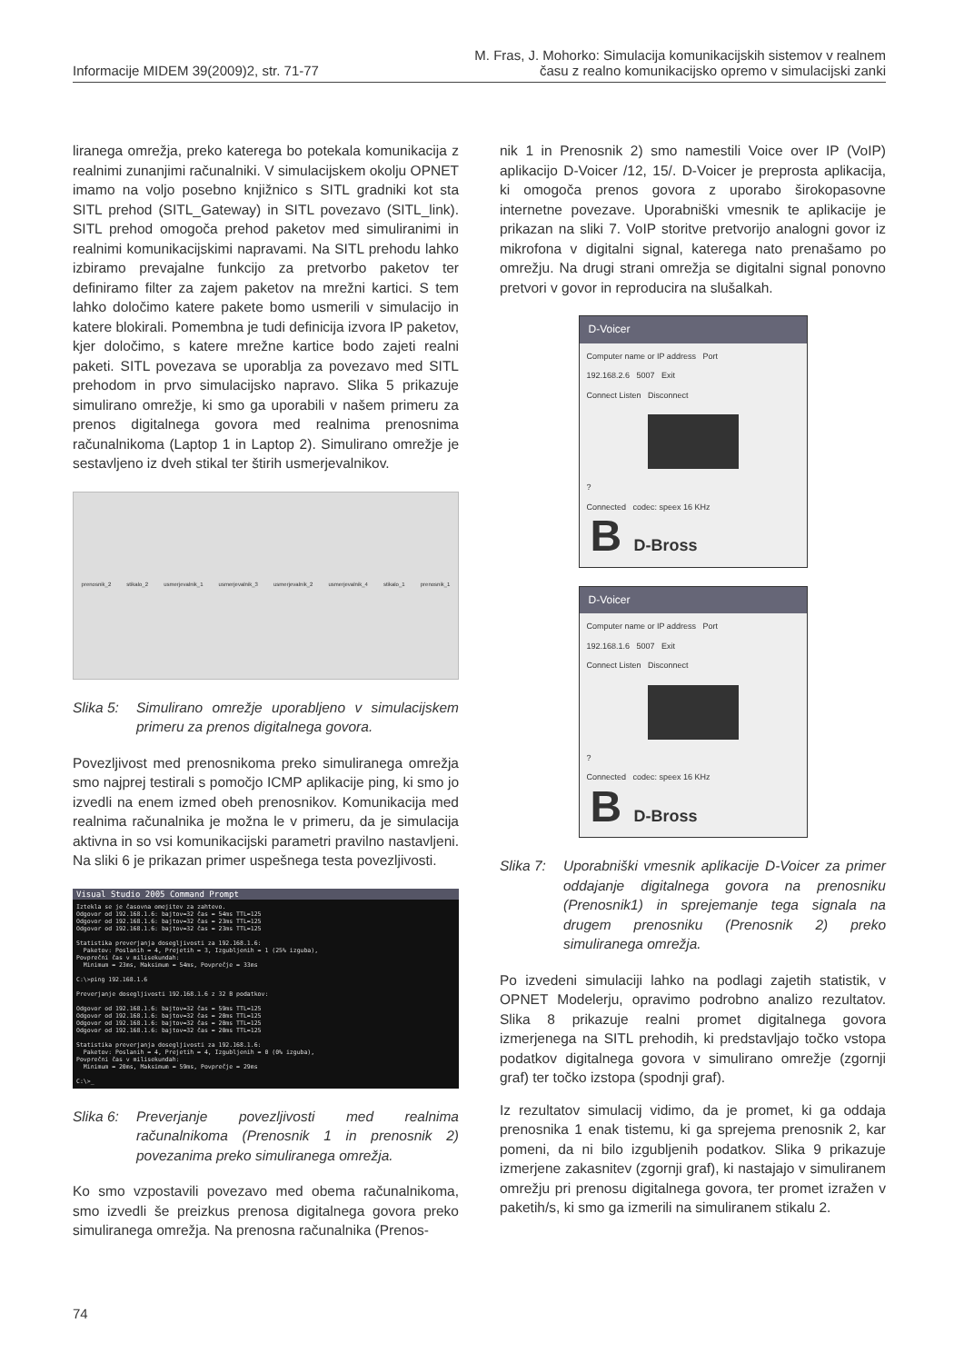Informacije MIDEM 39(2009)2, str. 71-77
M. Fras, J. Mohorko: Simulacija komunikacijskih sistemov v realnem
času z realno komunikacijsko opremo v simulacijski zanki
liranega omrežja, preko katerega bo potekala komunikacija z realnimi zunanjimi računalniki. V simulacijskem okolju OPNET imamo na voljo posebno knjižnico s SITL gradniki kot sta SITL prehod (SITL_Gateway) in SITL povezavo (SITL_link). SITL prehod omogoča prehod paketov med simuliranimi in realnimi komunikacijskimi napravami. Na SITL prehodu lahko izbiramo prevajalne funkcijo za pretvorbo paketov ter definiramo filter za zajem paketov na mrežni kartici. S tem lahko določimo katere pakete bomo usmerili v simulacijo in katere blokirali. Pomembna je tudi definicija izvora IP paketov, kjer določimo, s katere mrežne kartice bodo zajeti realni paketi. SITL povezava se uporablja za povezavo med SITL prehodom in prvo simulacijsko napravo. Slika 5 prikazuje simulirano omrežje, ki smo ga uporabili v našem primeru za prenos digitalnega govora med realnima prenosnima računalnikoma (Laptop 1 in Laptop 2). Simulirano omrežje je sestavljeno iz dveh stikal ter štirih usmerjevalnikov.
prenosnik_2 stikalo_2 usmerjevalnik_1 usmerjevalnik_3 usmerjevalnik_2 usmerjevalnik_4 stikalo_1 prenosnik_1
Slika 5: Simulirano omrežje uporabljeno v simulacijskem primeru za prenos digitalnega govora.
Povezljivost med prenosnikoma preko simuliranega omrežja smo najprej testirali s pomočjo ICMP aplikacije ping, ki smo jo izvedli na enem izmed obeh prenosnikov. Komunikacija med realnima računalnika je možna le v primeru, da je simulacija aktivna in so vsi komunikacijski parametri pravilno nastavljeni. Na sliki 6 je prikazan primer uspešnega testa povezljivosti.
Visual Studio 2005 Command Prompt
Iztekla se je časovna omejitev za zahtevo.
Odgovor od 192.168.1.6: bajtov=32 čas = 54ms TTL=125
Odgovor od 192.168.1.6: bajtov=32 čas = 23ms TTL=125
Odgovor od 192.168.1.6: bajtov=32 čas = 23ms TTL=125
Statistika preverjanja dosegljivosti za 192.168.1.6:
Paketov: Poslanih = 4, Prejetih = 3, Izgubljenih = 1 (25% izguba),
Povprečni čas v milisekundah:
Minimum = 23ms, Maksimum = 54ms, Povprečje = 33ms
C:\>ping 192.168.1.6
Preverjanje dosegljivosti 192.168.1.6 z 32 B podatkov:
Odgovor od 192.168.1.6: bajtov=32 čas = 59ms TTL=125
Odgovor od 192.168.1.6: bajtov=32 čas = 20ms TTL=125
Odgovor od 192.168.1.6: bajtov=32 čas = 20ms TTL=125
Odgovor od 192.168.1.6: bajtov=32 čas = 20ms TTL=125
Statistika preverjanja dosegljivosti za 192.168.1.6:
Paketov: Poslanih = 4, Prejetih = 4, Izgubljenih = 0 (0% izguba),
Povprečni čas v milisekundah:
Minimum = 20ms, Maksimum = 59ms, Povprečje = 29ms
C:\>_
Slika 6: Preverjanje povezljivosti med realnima računalnikoma (Prenosnik 1 in prenosnik 2) povezanima preko simuliranega omrežja.
Ko smo vzpostavili povezavo med obema računalnikoma, smo izvedli še preizkus prenosa digitalnega govora preko simuliranega omrežja. Na prenosna računalnika (Prenos-
nik 1 in Prenosnik 2) smo namestili Voice over IP (VoIP) aplikacijo D-Voicer /12, 15/. D-Voicer je preprosta aplikacija, ki omogoča prenos govora z uporabo širokopasovne internetne povezave. Uporabniški vmesnik te aplikacije je prikazan na sliki 7. VoIP storitve pretvorijo analogni govor iz mikrofona v digitalni signal, katerega nato prenašamo po omrežju. Na drugi strani omrežja se digitalni signal ponovno pretvori v govor in reproducira na slušalkah.
D-Voicer
Computer name or IP address Port
192.168.2.6 5007 Exit
Connect Listen Disconnect
?
Connected codec: speex 16 KHz
B D-Bross
D-Voicer
Computer name or IP address Port
192.168.1.6 5007 Exit
Connect Listen Disconnect
?
Connected codec: speex 16 KHz
B D-Bross
Slika 7: Uporabniški vmesnik aplikacije D-Voicer za primer oddajanje digitalnega govora na prenosniku (Prenosnik1) in sprejemanje tega signala na drugem prenosniku (Prenosnik 2) preko simuliranega omrežja.
Po izvedeni simulaciji lahko na podlagi zajetih statistik, v OPNET Modelerju, opravimo podrobno analizo rezultatov. Slika 8 prikazuje realni promet digitalnega govora izmerjenega na SITL prehodih, ki predstavljajo točko vstopa podatkov digitalnega govora v simulirano omrežje (zgornji graf) ter točko izstopa (spodnji graf).
Iz rezultatov simulacij vidimo, da je promet, ki ga oddaja prenosnika 1 enak tistemu, ki ga sprejema prenosnik 2, kar pomeni, da ni bilo izgubljenih podatkov. Slika 9 prikazuje izmerjene zakasnitev (zgornji graf), ki nastajajo v simuliranem omrežju pri prenosu digitalnega govora, ter promet izražen v paketih/s, ki smo ga izmerili na simuliranem stikalu 2.
74